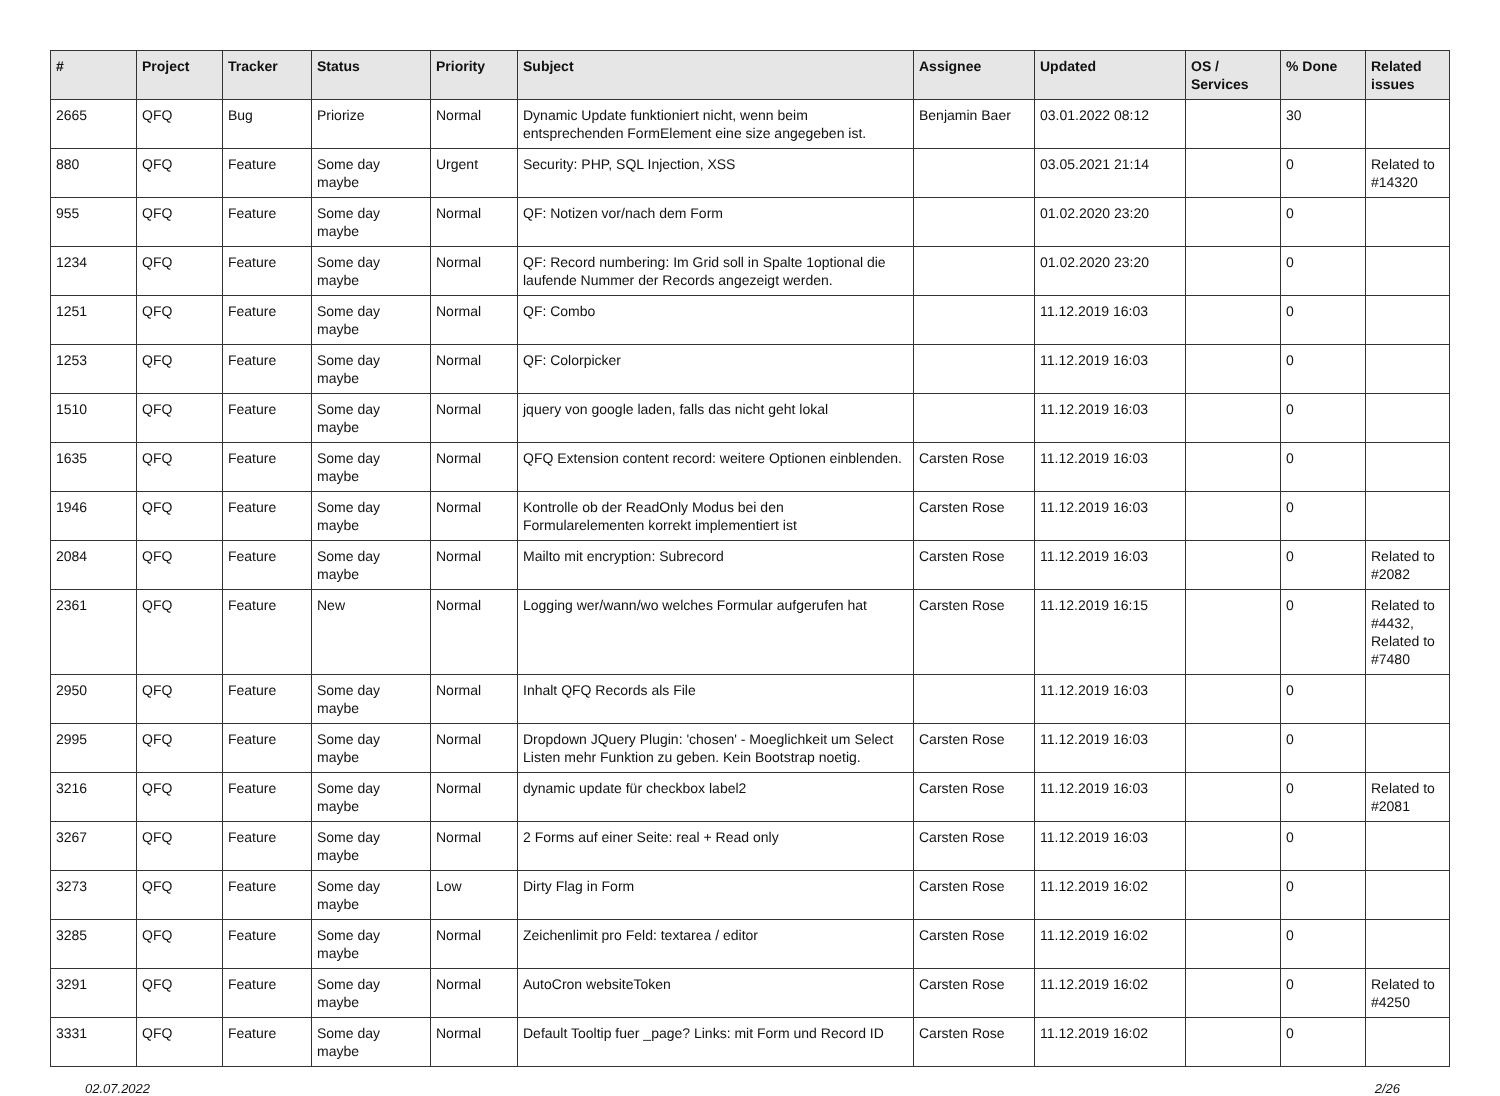| # | Project | Tracker | Status | Priority | Subject | Assignee | Updated | OS / Services | % Done | Related issues |
| --- | --- | --- | --- | --- | --- | --- | --- | --- | --- | --- |
| 2665 | QFQ | Bug | Priorize | Normal | Dynamic Update funktioniert nicht, wenn beim entsprechenden FormElement eine size angegeben ist. | Benjamin Baer | 03.01.2022 08:12 | | 30 | |
| 880 | QFQ | Feature | Some day maybe | Urgent | Security: PHP, SQL Injection, XSS | | 03.05.2021 21:14 | | 0 | Related to #14320 |
| 955 | QFQ | Feature | Some day maybe | Normal | QF: Notizen vor/nach dem Form | | 01.02.2020 23:20 | | 0 | |
| 1234 | QFQ | Feature | Some day maybe | Normal | QF: Record numbering: Im Grid soll in Spalte 1optional die laufende Nummer der Records angezeigt werden. | | 01.02.2020 23:20 | | 0 | |
| 1251 | QFQ | Feature | Some day maybe | Normal | QF: Combo | | 11.12.2019 16:03 | | 0 | |
| 1253 | QFQ | Feature | Some day maybe | Normal | QF: Colorpicker | | 11.12.2019 16:03 | | 0 | |
| 1510 | QFQ | Feature | Some day maybe | Normal | jquery von google laden, falls das nicht geht lokal | | 11.12.2019 16:03 | | 0 | |
| 1635 | QFQ | Feature | Some day maybe | Normal | QFQ Extension content record: weitere Optionen einblenden. | Carsten Rose | 11.12.2019 16:03 | | 0 | |
| 1946 | QFQ | Feature | Some day maybe | Normal | Kontrolle ob der ReadOnly Modus bei den Formularelementen korrekt implementiert ist | Carsten Rose | 11.12.2019 16:03 | | 0 | |
| 2084 | QFQ | Feature | Some day maybe | Normal | Mailto mit encryption: Subrecord | Carsten Rose | 11.12.2019 16:03 | | 0 | Related to #2082 |
| 2361 | QFQ | Feature | New | Normal | Logging wer/wann/wo welches Formular aufgerufen hat | Carsten Rose | 11.12.2019 16:15 | | 0 | Related to #4432, Related to #7480 |
| 2950 | QFQ | Feature | Some day maybe | Normal | Inhalt QFQ Records als File | | 11.12.2019 16:03 | | 0 | |
| 2995 | QFQ | Feature | Some day maybe | Normal | Dropdown JQuery Plugin: 'chosen' - Moeglichkeit um Select Listen mehr Funktion zu geben. Kein Bootstrap noetig. | Carsten Rose | 11.12.2019 16:03 | | 0 | |
| 3216 | QFQ | Feature | Some day maybe | Normal | dynamic update für checkbox label2 | Carsten Rose | 11.12.2019 16:03 | | 0 | Related to #2081 |
| 3267 | QFQ | Feature | Some day maybe | Normal | 2 Forms auf einer Seite: real + Read only | Carsten Rose | 11.12.2019 16:03 | | 0 | |
| 3273 | QFQ | Feature | Some day maybe | Low | Dirty Flag in Form | Carsten Rose | 11.12.2019 16:02 | | 0 | |
| 3285 | QFQ | Feature | Some day maybe | Normal | Zeichenlimit pro Feld: textarea / editor | Carsten Rose | 11.12.2019 16:02 | | 0 | |
| 3291 | QFQ | Feature | Some day maybe | Normal | AutoCron websiteToken | Carsten Rose | 11.12.2019 16:02 | | 0 | Related to #4250 |
| 3331 | QFQ | Feature | Some day maybe | Normal | Default Tooltip fuer _page? Links: mit Form und Record ID | Carsten Rose | 11.12.2019 16:02 | | 0 | |
02.07.2022 2/26